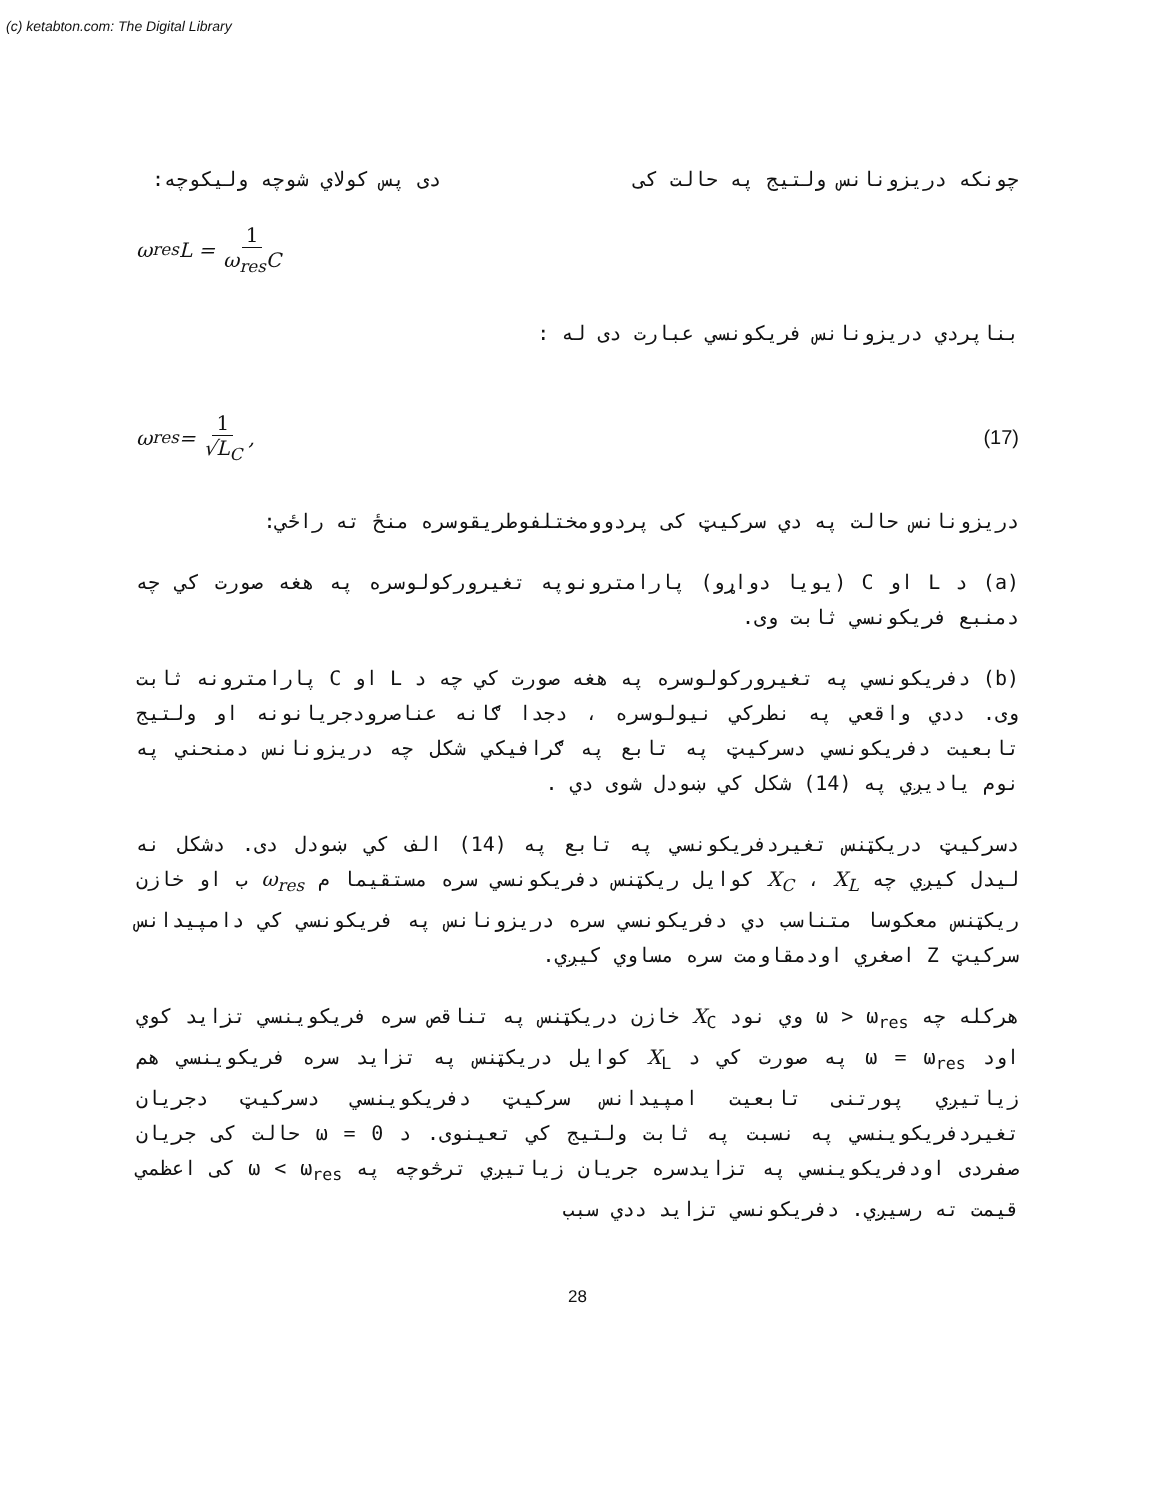(c) ketabton.com: The Digital Library
چونکه دریزونانس ولتیج په حالت کی دی پس کولاي شوچه ولیکوچه:
ω<sub>res</sub>L = 1 ω<sub>res</sub>C
بناپردي دریزونانس فریکونسي عبارت دی له :
ω<sub>res</sub> = 1 √L<sub>C</sub> , (17)
دریزونانس حالت په دي سرکيټ کی پردوومختلفوطریقوسره منځ ته راځي:
(a) د L او C (یویا دواړو) پارامترونوپه تغیرورکولوسره په هغه صورت کي چه دمنبع فریکونسي ثابت وی.
(b) دفریکونسي په تغیرورکولوسره په هغه صورت کي چه د L او C پارامترونه ثابت وی. ددي واقعي په نطرکي نیولوسره ، دجدا ګانه عناصرودجریانونه او ولتیج تابعیت دفریکونسي دسرکيټ په تابع په ګرافیکي شکل چه دریزونانس دمنحني په نوم یادیږي په (14) شکل کي ښودل شوی دي .
دسرکيټ دریکټنس تغیردفریکونسي په تابع په (14) الف کي ښودل دی. دشکل نه لیدل کیږي چه X<sub>C</sub> ، X<sub>L</sub> کوایل ریکټنس دفریکونسي سره مستقیما م ω<sub>res</sub> ب او خازن ریکټنس معکوسا متناسب دي دفریکونسي سره دریزونانس په فریکونسي کي دامپیدانس سرکيټ Z اصغري اودمقاومت سره مساوي کیږي.
هرکله چه ω > ω<sub>res</sub> وي نود X<sub>C</sub> خازن دریکټنس په تناقص سره فریکوینسي تزاید کوي اود ω = ω<sub>res</sub> په صورت کي د X<sub>L</sub> کوایل دریکټنس په تزاید سره فریکوینسي هم زیاتیږي پورتنی تابعیت امپیدانس سرکيټ دفریکوینسي دسرکيټ دجریان تغیردفریکوینسي په نسبت په ثابت ولتیج کي تعینوی. د ω = 0 حالت کی جریان صفردی اودفریکوینسي په تزایدسره جریان زیاتیږي ترڅوچه په ω < ω<sub>res</sub> کی اعظمي قیمت ته رسیږي. دفریکونسي تزاید ددي سبب
28